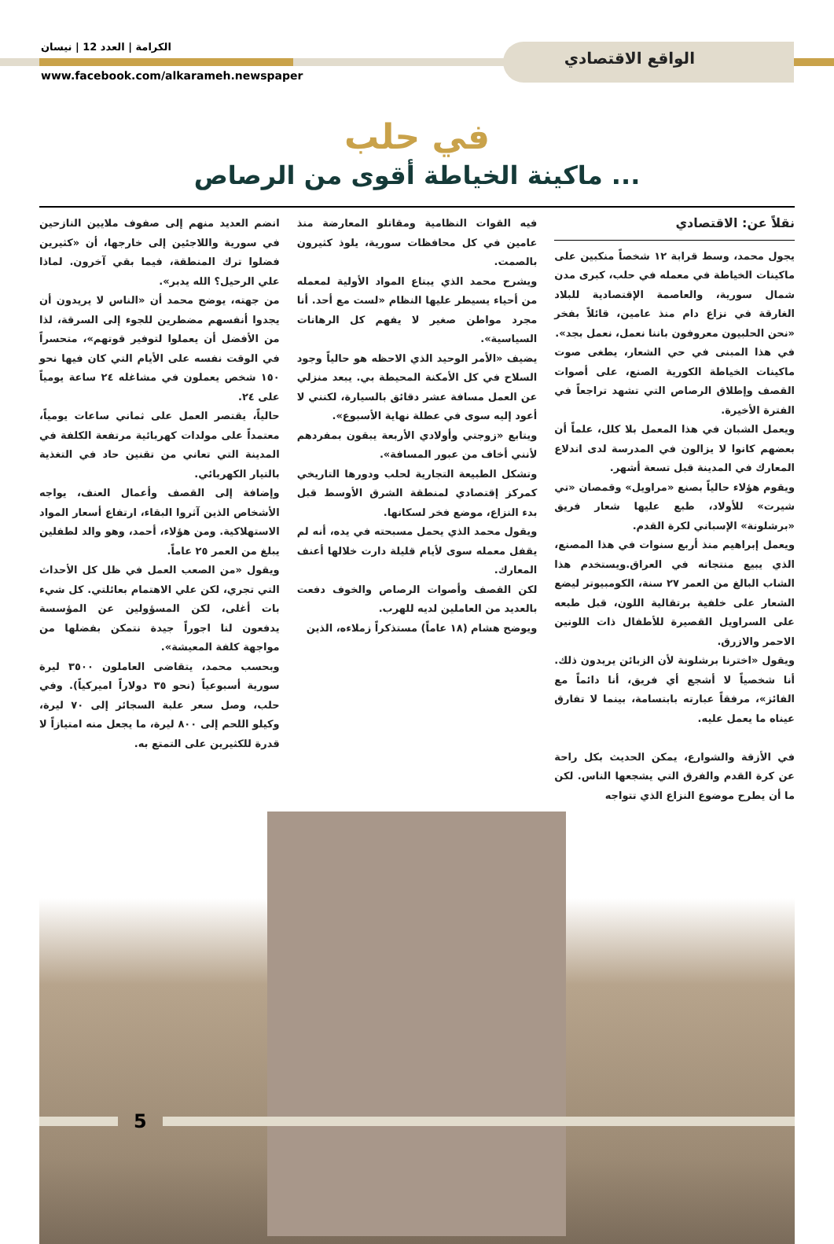الواقع الاقتصادي
الكرامة | العدد 12 | نيسان
www.facebook.com/alkarameh.newspaper
في حلب
ماكينة الخياطة أقوى من الرصاص ...
نقلاً عن: الاقتصادي
يجول محمد، وسط قرابة ١٢ شخصاً منكبين على ماكينات الخياطة في معمله في حلب، كبرى مدن شمال سورية، والعاصمة الإقتصادية للبلاد الغارقة في نزاع دام منذ عامين، قائلاً بفخر «نحن الحلبيون معروفون باننا نعمل، نعمل بجد».
في هذا المبنى في حي الشعار، يطغى صوت ماكينات الخياطة الكورية الصنع، على أصوات القصف وإطلاق الرصاص التي تشهد تراجعاً في الفترة الأخيرة.
ويعمل الشبان في هذا المعمل بلا كلل، علماً أن بعضهم كانوا لا يزالون في المدرسة لدى اندلاع المعارك في المدينة قبل تسعة أشهر.
ويقوم هؤلاء حالياً بصنع «مراويل» وقمصان «تي شيرت» للأولاد، طبع عليها شعار فريق «برشلونة» الإسباني لكرة القدم.
ويعمل إبراهيم منذ أربع سنوات في هذا المصنع، الذي يبيع منتجاته في العراق.ويستخدم هذا الشاب البالغ من العمر ٢٧ سنة، الكومبيوتر ليضع الشعار على خلفية برتقالية اللون، قبل طبعه على السراويل القصيرة للأطفال ذات اللونين الاحمر والازرق.
ويقول «اخترنا برشلونة لأن الزبائن يريدون ذلك. أنا شخصياً لا أشجع أي فريق، أنا دائماً مع الفائز»، مرفقاً عبارته بابتسامة، بينما لا تفارق عيناه ما يعمل عليه.
في الأزقة والشوارع، يمكن الحديث بكل راحة عن كرة القدم والفرق التي يشجعها الناس. لكن ما أن يطرح موضوع النزاع الذي تتواجه
فيه القوات النظامية ومقاتلو المعارضة منذ عامين في كل محافظات سورية، يلوذ كثيرون بالصمت.
ويشرح محمد الذي يبتاع المواد الأولية لمعمله من أحياء يسيطر عليها النظام «لست مع أحد. أنا مجرد مواطن صغير لا يفهم كل الرهانات السياسية».
يضيف «الأمر الوحيد الذي الاحظه هو حالياً وجود السلاح في كل الأمكنة المحيطة بي. يبعد منزلي عن العمل مسافة عشر دقائق بالسيارة، لكنني لا أعود إليه سوى في عطلة نهاية الأسبوع».
ويتابع «زوجتي وأولادي الأربعة يبقون بمفردهم لأنني أخاف من عبور المسافة».
وتشكل الطبيعة التجارية لحلب ودورها التاريخي كمركز إقتصادي لمنطقة الشرق الأوسط قبل بدء النزاع، موضع فخر لسكانها.
ويقول محمد الذي يحمل مسبحته في يده، أنه لم يقفل معمله سوى لأيام قليلة دارت خلالها أعنف المعارك.
لكن القصف وأصوات الرصاص والخوف دفعت بالعديد من العاملين لديه للهرب.
ويوضح هشام (١٨ عاماً) مستذكراً زملاءه، الذين
انضم العديد منهم إلى صفوف ملايين النازحين في سورية واللاجئين إلى خارجها، أن «كثيرين فضلوا ترك المنطقة، فيما بقي آخرون. لماذا علي الرحيل؟ الله يدبر».
من جهته، يوضح محمد أن «الناس لا يريدون أن يجدوا أنفسهم مضطرين للجوء إلى السرقة، لذا من الأفضل أن يعملوا لتوفير قوتهم»، متحسراً في الوقت نفسه على الأيام التي كان فيها نحو ١٥٠ شخص يعملون في مشاغله ٢٤ ساعة يومياً على ٢٤.
حالياً، يقتصر العمل على ثماني ساعات يومياً، معتمداً على مولدات كهربائية مرتفعة الكلفة في المدينة التي تعاني من تقنين حاد في التغذية بالتيار الكهربائي.
وإضافة إلى القصف وأعمال العنف، يواجه الأشخاص الذين آثروا البقاء، ارتفاع أسعار المواد الاستهلاكية. ومن هؤلاء، أحمد، وهو والد لطفلين يبلغ من العمر ٢٥ عاماً.
ويقول «من الصعب العمل في ظل كل الأحداث التي تجري، لكن علي الاهتمام بعائلتي. كل شيء بات أغلى، لكن المسؤولين عن المؤسسة يدفعون لنا اجوراً جيدة نتمكن بفضلها من مواجهة كلفة المعيشة».
وبحسب محمد، يتقاضى العاملون ٣٥٠٠ ليرة سورية أسبوعياً (نحو ٣٥ دولاراً اميركياً). وفي حلب، وصل سعر علبة السجائر إلى ٧٠ ليرة، وكيلو اللحم إلى ٨٠٠ ليرة، ما يجعل منه امتيازاً لا قدرة للكثيرين على التمتع به.
5